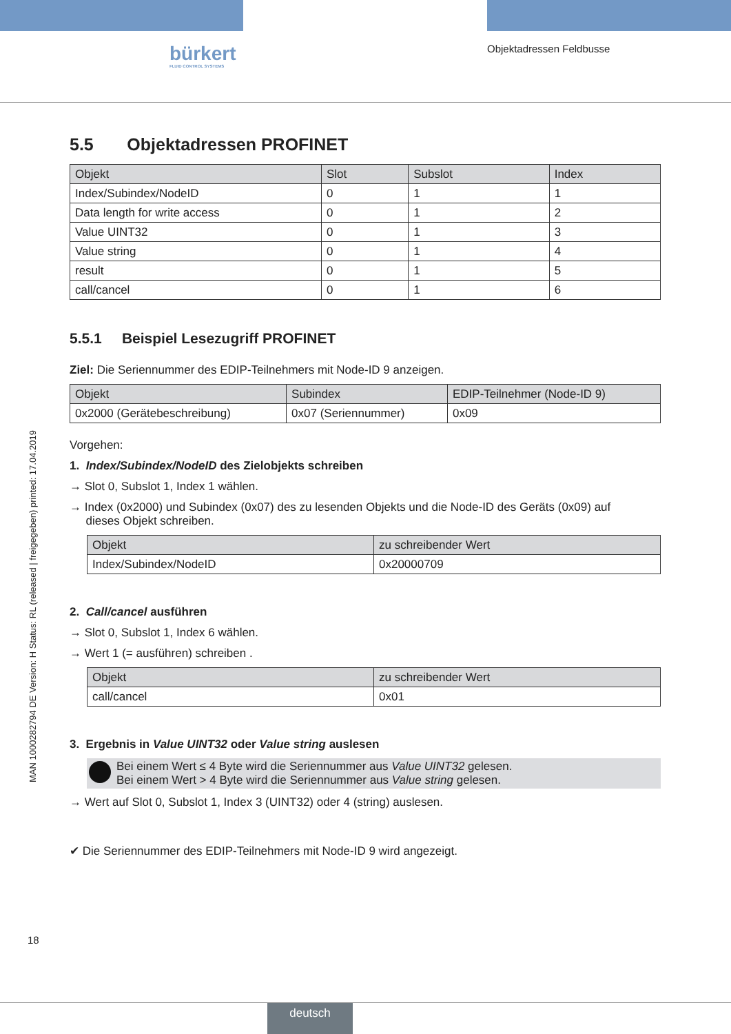bürkert
FLUID CONTROL SYSTEMS
Objektadressen Feldbusse
MAN 1000282794 DE Version: H Status: RL (released | freigegeben) printed: 17.04.2019
5.5 Objektadressen PROFINET
| Objekt | Slot | Subslot | Index |
| --- | --- | --- | --- |
| Index/Subindex/NodeID | 0 | 1 | 1 |
| Data length for write access | 0 | 1 | 2 |
| Value UINT32 | 0 | 1 | 3 |
| Value string | 0 | 1 | 4 |
| result | 0 | 1 | 5 |
| call/cancel | 0 | 1 | 6 |
5.5.1 Beispiel Lesezugriff PROFINET
Ziel: Die Seriennummer des EDIP-Teilnehmers mit Node-ID 9 anzeigen.
| Objekt | Subindex | EDIP-Teilnehmer (Node-ID 9) |
| --- | --- | --- |
| 0x2000 (Gerätebeschreibung) | 0x07 (Seriennummer) | 0x09 |
Vorgehen:
1. Index/Subindex/NodeID des Zielobjekts schreiben
→ Slot 0, Subslot 1, Index 1 wählen.
→ Index (0x2000) und Subindex (0x07) des zu lesenden Objekts und die Node-ID des Geräts (0x09) auf
dieses Objekt schreiben.
| Objekt | zu schreibender Wert |
| --- | --- |
| Index/Subindex/NodeID | 0x20000709 |
2. Call/cancel ausführen
→ Slot 0, Subslot 1, Index 6 wählen.
→ Wert 1 (= ausführen) schreiben .
| Objekt | zu schreibender Wert |
| --- | --- |
| call/cancel | 0x01 |
3. Ergebnis in Value UINT32 oder Value string auslesen
Bei einem Wert ≤ 4 Byte wird die Seriennummer aus Value UINT32 gelesen.
Bei einem Wert > 4 Byte wird die Seriennummer aus Value string gelesen.
→ Wert auf Slot 0, Subslot 1, Index 3 (UINT32) oder 4 (string) auslesen.
✔ Die Seriennummer des EDIP-Teilnehmers mit Node-ID 9 wird angezeigt.
18
deutsch